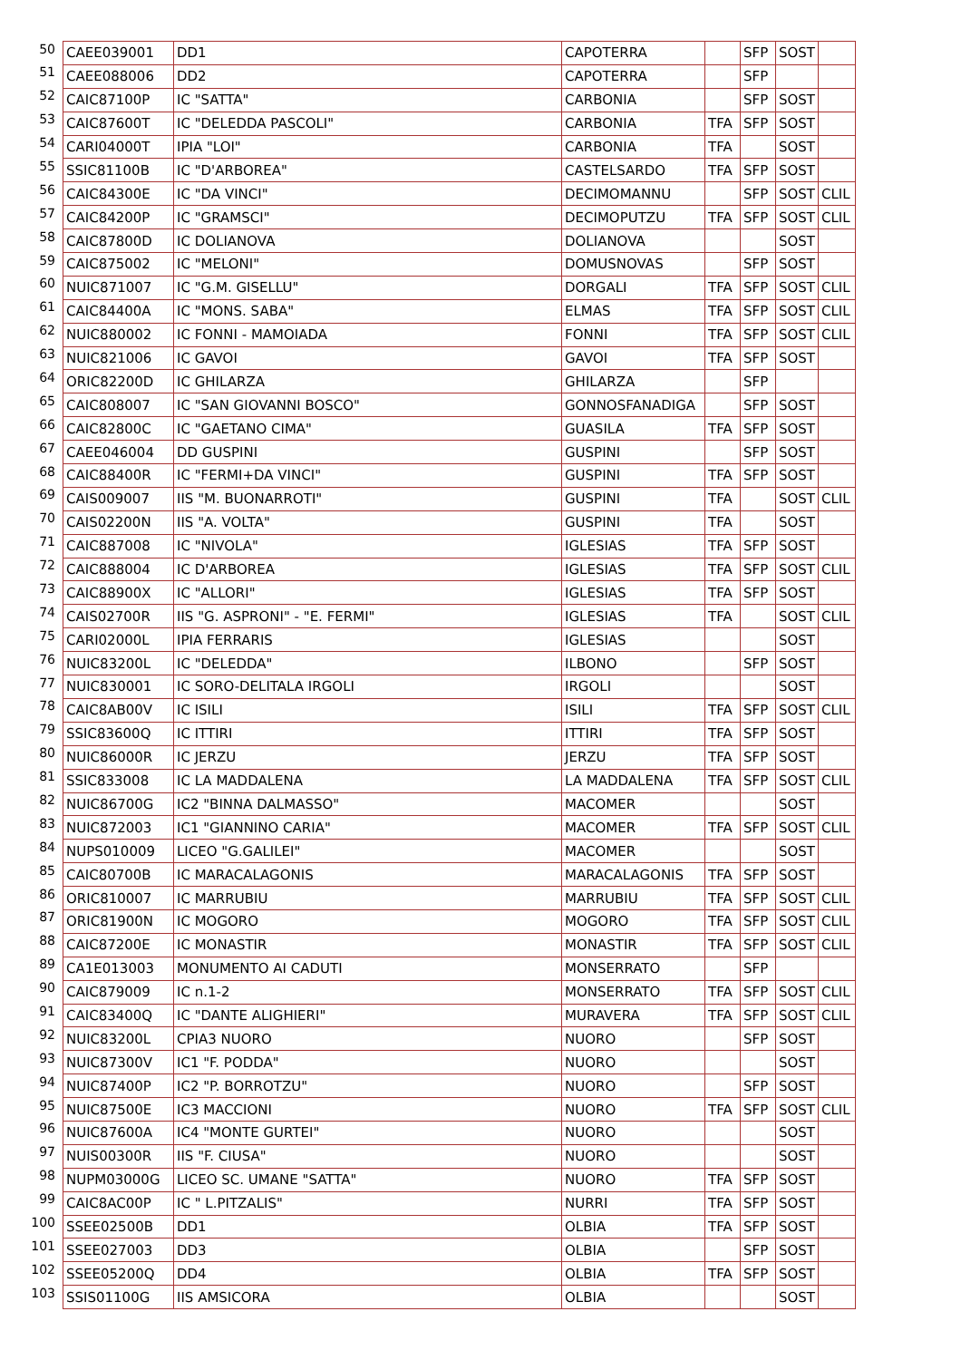| 50 | CAEE039001 | DD1 | CAPOTERRA | | SFP | SOST | |
| 51 | CAEE088006 | DD2 | CAPOTERRA | | SFP | | |
| 52 | CAIC87100P | IC "SATTA" | CARBONIA | | SFP | SOST | |
| 53 | CAIC87600T | IC "DELEDDA PASCOLI" | CARBONIA | TFA | SFP | SOST | |
| 54 | CARI04000T | IPIA "LOI" | CARBONIA | TFA | | SOST | |
| 55 | SSIC81100B | IC "D'ARBOREA" | CASTELSARDO | TFA | SFP | SOST | |
| 56 | CAIC84300E | IC "DA VINCI" | DECIMOMANNU | | SFP | SOST | CLIL |
| 57 | CAIC84200P | IC "GRAMSCI" | DECIMOPUTZU | TFA | SFP | SOST | CLIL |
| 58 | CAIC87800D | IC DOLIANOVA | DOLIANOVA | | | SOST | |
| 59 | CAIC875002 | IC "MELONI" | DOMUSNOVAS | | SFP | SOST | |
| 60 | NUIC871007 | IC "G.M. GISELLU" | DORGALI | TFA | SFP | SOST | CLIL |
| 61 | CAIC84400A | IC "MONS. SABA" | ELMAS | TFA | SFP | SOST | CLIL |
| 62 | NUIC880002 | IC FONNI - MAMOIADA | FONNI | TFA | SFP | SOST | CLIL |
| 63 | NUIC821006 | IC GAVOI | GAVOI | TFA | SFP | SOST | |
| 64 | ORIC82200D | IC GHILARZA | GHILARZA | | SFP | | |
| 65 | CAIC808007 | IC "SAN GIOVANNI BOSCO" | GONNOSFANADIGA | | SFP | SOST | |
| 66 | CAIC82800C | IC "GAETANO CIMA" | GUASILA | TFA | SFP | SOST | |
| 67 | CAEE046004 | DD GUSPINI | GUSPINI | | SFP | SOST | |
| 68 | CAIC88400R | IC "FERMI+DA VINCI" | GUSPINI | TFA | SFP | SOST | |
| 69 | CAIS009007 | IIS "M. BUONARROTI" | GUSPINI | TFA | | SOST | CLIL |
| 70 | CAIS02200N | IIS "A. VOLTA" | GUSPINI | TFA | | SOST | |
| 71 | CAIC887008 | IC "NIVOLA" | IGLESIAS | TFA | SFP | SOST | |
| 72 | CAIC888004 | IC D'ARBOREA | IGLESIAS | TFA | SFP | SOST | CLIL |
| 73 | CAIC88900X | IC "ALLORI" | IGLESIAS | TFA | SFP | SOST | |
| 74 | CAIS02700R | IIS "G. ASPRONI" - "E. FERMI" | IGLESIAS | TFA | | SOST | CLIL |
| 75 | CARI02000L | IPIA FERRARIS | IGLESIAS | | | SOST | |
| 76 | NUIC83200L | IC "DELEDDA" | ILBONO | | SFP | SOST | |
| 77 | NUIC830001 | IC SORO-DELITALA IRGOLI | IRGOLI | | | SOST | |
| 78 | CAIC8AB00V | IC ISILI | ISILI | TFA | SFP | SOST | CLIL |
| 79 | SSIC83600Q | IC ITTIRI | ITTIRI | TFA | SFP | SOST | |
| 80 | NUIC86000R | IC JERZU | JERZU | TFA | SFP | SOST | |
| 81 | SSIC833008 | IC LA MADDALENA | LA MADDALENA | TFA | SFP | SOST | CLIL |
| 82 | NUIC86700G | IC2 "BINNA DALMASSO" | MACOMER | | | SOST | |
| 83 | NUIC872003 | IC1 "GIANNINO CARIA" | MACOMER | TFA | SFP | SOST | CLIL |
| 84 | NUPS010009 | LICEO "G.GALILEI" | MACOMER | | | SOST | |
| 85 | CAIC80700B | IC MARACALAGONIS | MARACALAGONIS | TFA | SFP | SOST | |
| 86 | ORIC810007 | IC MARRUBIU | MARRUBIU | TFA | SFP | SOST | CLIL |
| 87 | ORIC81900N | IC MOGORO | MOGORO | TFA | SFP | SOST | CLIL |
| 88 | CAIC87200E | IC MONASTIR | MONASTIR | TFA | SFP | SOST | CLIL |
| 89 | CA1E013003 | MONUMENTO AI CADUTI | MONSERRATO | | SFP | | |
| 90 | CAIC879009 | IC n.1-2 | MONSERRATO | TFA | SFP | SOST | CLIL |
| 91 | CAIC83400Q | IC "DANTE ALIGHIERI" | MURAVERA | TFA | SFP | SOST | CLIL |
| 92 | NUIC83200L | CPIA3 NUORO | NUORO | | SFP | SOST | |
| 93 | NUIC87300V | IC1 "F. PODDA" | NUORO | | | SOST | |
| 94 | NUIC87400P | IC2 "P. BORROTZU" | NUORO | | SFP | SOST | |
| 95 | NUIC87500E | IC3 MACCIONI | NUORO | TFA | SFP | SOST | CLIL |
| 96 | NUIC87600A | IC4 "MONTE GURTEI" | NUORO | | | SOST | |
| 97 | NUIS00300R | IIS "F. CIUSA" | NUORO | | | SOST | |
| 98 | NUPM03000G | LICEO SC. UMANE "SATTA" | NUORO | TFA | SFP | SOST | |
| 99 | CAIC8AC00P | IC " L.PITZALIS" | NURRI | TFA | SFP | SOST | |
| 100 | SSEE02500B | DD1 | OLBIA | TFA | SFP | SOST | |
| 101 | SSEE027003 | DD3 | OLBIA | | SFP | SOST | |
| 102 | SSEE05200Q | DD4 | OLBIA | TFA | SFP | SOST | |
| 103 | SSIS01100G | IIS AMSICORA | OLBIA | | | SOST | |